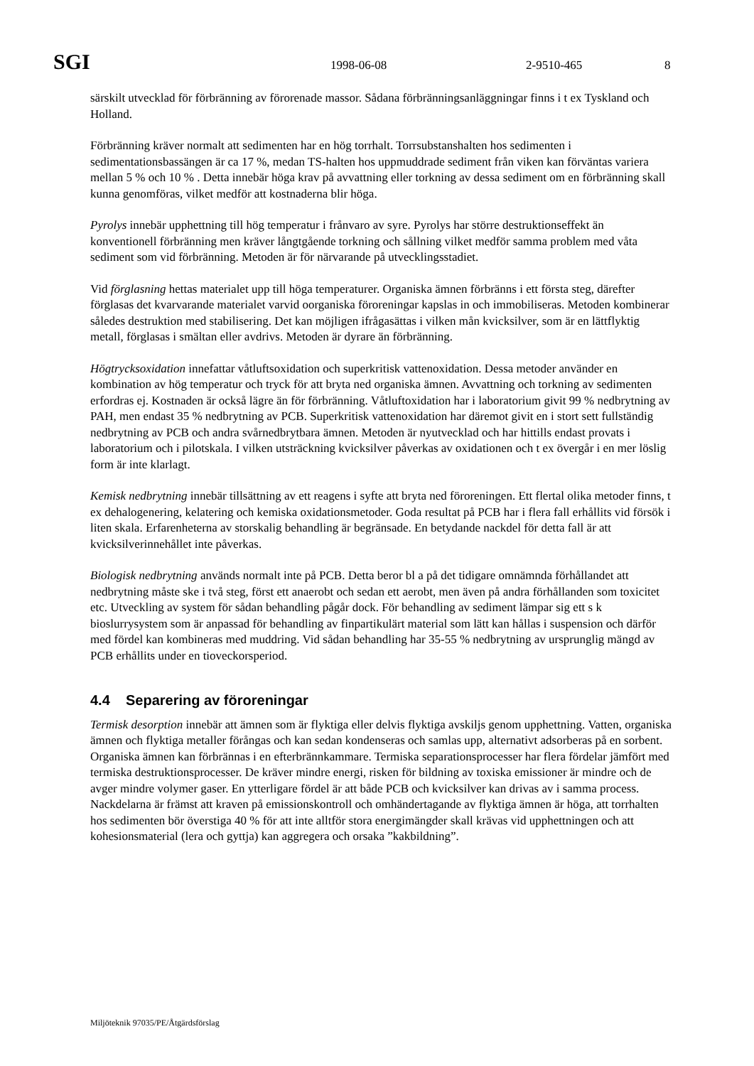SGI 1998-06-08 2-9510-465 8
särskilt utvecklad för förbränning av förorenade massor. Sådana förbränningsanläggningar finns i t ex Tyskland och Holland.
Förbränning kräver normalt att sedimenten har en hög torrhalt. Torrsubstanshalten hos sedimenten i sedimentationsbassängen är ca 17 %, medan TS-halten hos uppmuddrade sediment från viken kan förväntas variera mellan 5 % och 10 % . Detta innebär höga krav på avvattning eller torkning av dessa sediment om en förbränning skall kunna genomföras, vilket medför att kostnaderna blir höga.
Pyrolys innebär upphettning till hög temperatur i frånvaro av syre. Pyrolys har större destruktionseffekt än konventionell förbränning men kräver långtgående torkning och sållning vilket medför samma problem med våta sediment som vid förbränning. Metoden är för närvarande på utvecklingsstadiet.
Vid förglasning hettas materialet upp till höga temperaturer. Organiska ämnen förbränns i ett första steg, därefter förglasas det kvarvarande materialet varvid oorganiska föroreningar kapslas in och immobiliseras. Metoden kombinerar således destruktion med stabilisering. Det kan möjligen ifrågasättas i vilken mån kvicksilver, som är en lättflyktig metall, förglasas i smältan eller avdrivs. Metoden är dyrare än förbränning.
Högtrycksoxidation innefattar våtluftsoxidation och superkritisk vattenoxidation. Dessa metoder använder en kombination av hög temperatur och tryck för att bryta ned organiska ämnen. Avvattning och torkning av sedimenten erfordras ej. Kostnaden är också lägre än för förbränning. Våtluftoxidation har i laboratorium givit 99 % nedbrytning av PAH, men endast 35 % nedbrytning av PCB. Superkritisk vattenoxidation har däremot givit en i stort sett fullständig nedbrytning av PCB och andra svårnedbrytbara ämnen. Metoden är nyutvecklad och har hittills endast provats i laboratorium och i pilotskala. I vilken utsträckning kvicksilver påverkas av oxidationen och t ex övergår i en mer löslig form är inte klarlagt.
Kemisk nedbrytning innebär tillsättning av ett reagens i syfte att bryta ned föroreningen. Ett flertal olika metoder finns, t ex dehalogenering, kelatering och kemiska oxidationsmetoder. Goda resultat på PCB har i flera fall erhållits vid försök i liten skala. Erfarenheterna av storskalig behandling är begränsade. En betydande nackdel för detta fall är att kvicksilverinnehållet inte påverkas.
Biologisk nedbrytning används normalt inte på PCB. Detta beror bl a på det tidigare omnämnda förhållandet att nedbrytning måste ske i två steg, först ett anaerobt och sedan ett aerobt, men även på andra förhållanden som toxicitet etc. Utveckling av system för sådan behandling pågår dock. För behandling av sediment lämpar sig ett s k bioslurrysystem som är anpassad för behandling av finpartikulärt material som lätt kan hållas i suspension och därför med fördel kan kombineras med muddring. Vid sådan behandling har 35-55 % nedbrytning av ursprunglig mängd av PCB erhållits under en tioveckorsperiod.
4.4 Separering av föroreningar
Termisk desorption innebär att ämnen som är flyktiga eller delvis flyktiga avskiljs genom upphettning. Vatten, organiska ämnen och flyktiga metaller förångas och kan sedan kondenseras och samlas upp, alternativt adsorberas på en sorbent. Organiska ämnen kan förbrännas i en efterbrännkammare. Termiska separationsprocesser har flera fördelar jämfört med termiska destruktionsprocesser. De kräver mindre energi, risken för bildning av toxiska emissioner är mindre och de avger mindre volymer gaser. En ytterligare fördel är att både PCB och kvicksilver kan drivas av i samma process. Nackdelarna är främst att kraven på emissionskontroll och omhändertagande av flyktiga ämnen är höga, att torrhalten hos sedimenten bör överstiga 40 % för att inte alltför stora energimängder skall krävas vid upphettningen och att kohesionsmaterial (lera och gyttja) kan aggregera och orsaka ”kakbildning”.
Miljöteknik 97035/PE/Åtgärdsförslag